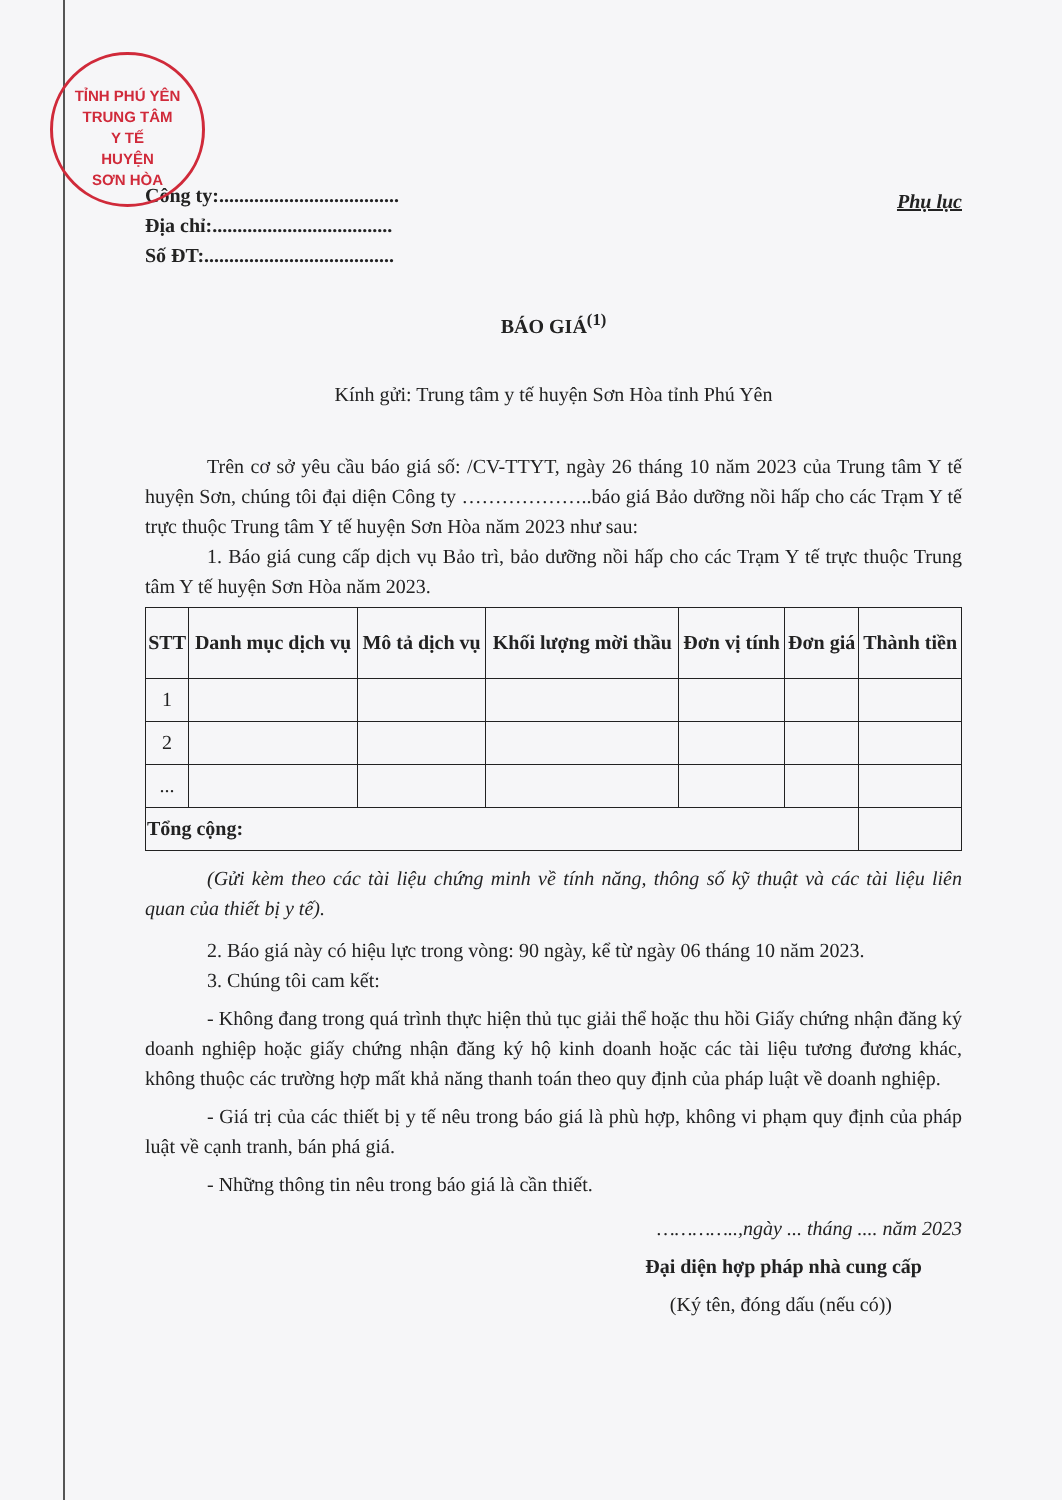TỈNH PHÚ YÊN
TRUNG TÂM
Y TẾ
HUYỆN
SƠN HÒA
Công ty:....................................
Địa chỉ:....................................
Số ĐT:......................................
Phụ lục
BÁO GIÁ<sup>(1)</sup>
Kính gửi: Trung tâm y tế huyện Sơn Hòa tỉnh Phú Yên
Trên cơ sở yêu cầu báo giá số: /CV-TTYT, ngày 26 tháng 10 năm 2023 của Trung tâm Y tế huyện Sơn, chúng tôi đại diện Công ty ………………..báo giá Bảo dưỡng nồi hấp cho các Trạm Y tế trực thuộc Trung tâm Y tế huyện Sơn Hòa năm 2023 như sau:
1. Báo giá cung cấp dịch vụ Bảo trì, bảo dưỡng nồi hấp cho các Trạm Y tế trực thuộc Trung tâm Y tế huyện Sơn Hòa năm 2023.
| STT | Danh mục dịch vụ | Mô tả dịch vụ | Khối lượng mời thầu | Đơn vị tính | Đơn giá | Thành tiền |
| --- | --- | --- | --- | --- | --- | --- |
| 1 | | | | | | |
| 2 | | | | | | |
| ... | | | | | | |
| Tổng cộng: | | | | | | |
(Gửi kèm theo các tài liệu chứng minh về tính năng, thông số kỹ thuật và các tài liệu liên quan của thiết bị y tế).
2. Báo giá này có hiệu lực trong vòng: 90 ngày, kể từ ngày 06 tháng 10 năm 2023.
3. Chúng tôi cam kết:
- Không đang trong quá trình thực hiện thủ tục giải thể hoặc thu hồi Giấy chứng nhận đăng ký doanh nghiệp hoặc giấy chứng nhận đăng ký hộ kinh doanh hoặc các tài liệu tương đương khác, không thuộc các trường hợp mất khả năng thanh toán theo quy định của pháp luật về doanh nghiệp.
- Giá trị của các thiết bị y tế nêu trong báo giá là phù hợp, không vi phạm quy định của pháp luật về cạnh tranh, bán phá giá.
- Những thông tin nêu trong báo giá là cần thiết.
…………..,ngày ... tháng .... năm 2023
Đại diện hợp pháp nhà cung cấp
(Ký tên, đóng dấu (nếu có))